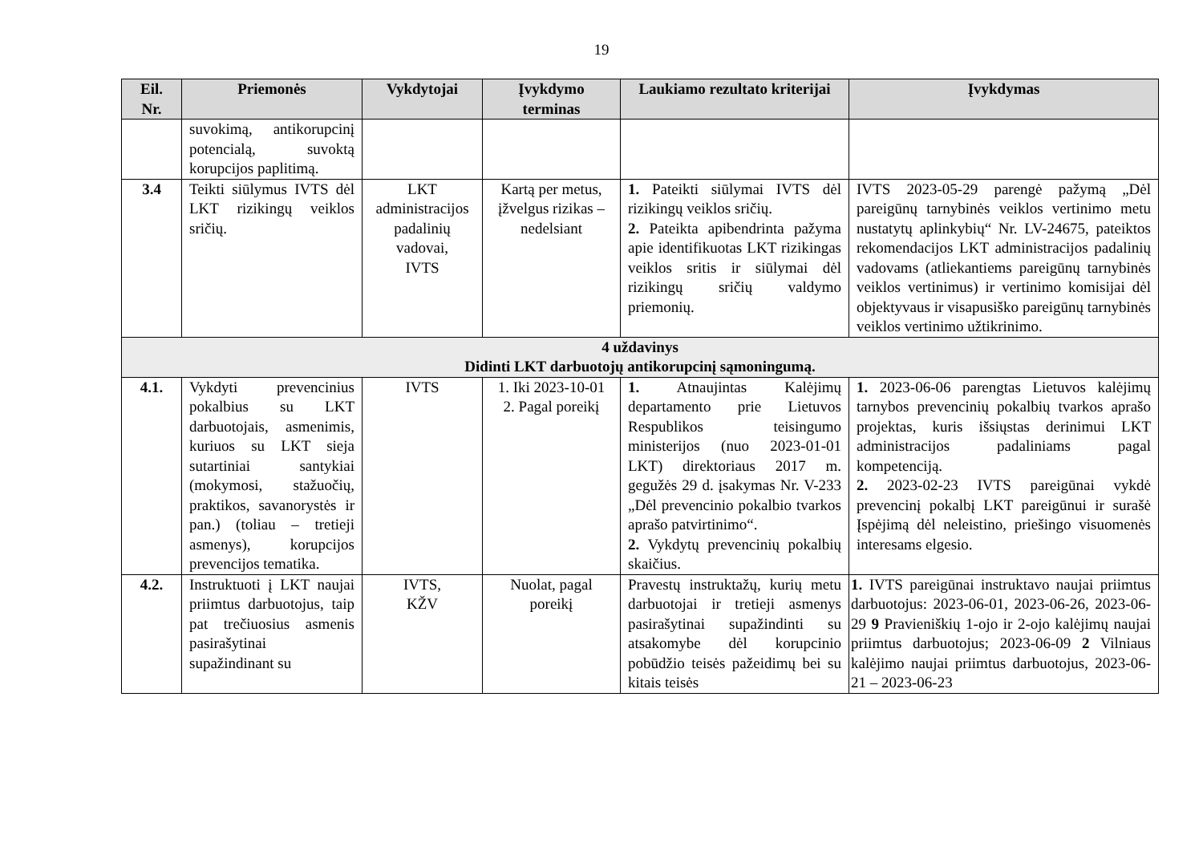19
| Eil. Nr. | Priemonės | Vykdytojai | Įvykdymo terminas | Laukiamo rezultato kriterijai | Įvykdymas |
| --- | --- | --- | --- | --- | --- |
| | suvokimą, antikorupcinį potencialą, suvoktą korupcijos paplitimą. | | | | |
| 3.4 | Teikti siūlymus IVTS dėl LKT rizikingų veiklos sričių. | LKT administracijos padalinių vadovai, IVTS | Kartą per metus, įžvelgus rizikas – nedelsiant | 1. Pateikti siūlymai IVTS dėl rizikingų veiklos sričių. 2. Pateikta apibendrinta pažyma apie identifikuotas LKT rizikingas veiklos sritis ir siūlymai dėl rizikingų sričių valdymo priemonių. | IVTS 2023-05-29 parengė pažymą „Dėl pareigūnų tarnybinės veiklos vertinimo metu nustatytų aplinkybių“ Nr. LV-24675, pateiktos rekomendacijos LKT administracijos padalinių vadovams (atliekantiems pareigūnų tarnybinės veiklos vertinimus) ir vertinimo komisijai dėl objektyvaus ir visapusiško pareigūnų tarnybinės veiklos vertinimo užtikrinimo. |
| 4 uždavinys Didinti LKT darbuotojų antikorupcinį sąmoningumą. | | | | | |
| 4.1. | Vykdyti prevencinius pokalbius su LKT darbuotojais, asmenimis, kuriuos su LKT sieja sutartiniai santykiai (mokymosi, stažuočių, praktikos, savanorystės ir pan.) (toliau – tretieji asmenys), korupcijos prevencijos tematika. | IVTS | 1. Iki 2023-10-01 2. Pagal poreikį | 1. Atnaujintas Kalėjimų departamento prie Lietuvos Respublikos teisingumo ministerijos (nuo 2023-01-01 LKT) direktoriaus 2017 m. gegužės 29 d. įsakymas Nr. V-233 „Dėl prevencinio pokalbio tvarkos aprašo patvirtinimo“. 2. Vykdytų prevencinių pokalbių skaičius. | 1. 2023-06-06 parengtas Lietuvos kalėjimų tarnybos prevencinių pokalbių tvarkos aprašo projektas, kuris išsiųstas derinimui LKT administracijos padaliniams pagal kompetenciją. 2. 2023-02-23 IVTS pareigūnai vykdė prevencinį pokalbį LKT pareigūnui ir surašė Įspėjimą dėl neleistino, priešingo visuomenės interesams elgesio. |
| 4.2. | Instruktuoti į LKT naujai priimtus darbuotojus, taip pat trečiuosius asmenis pasirašytinai supažindinant su | IVTS, KŽV | Nuolat, pagal poreikį | Pravestų instruktažų, kurių metu darbuotojai ir tretieji asmenys pasirašytinai supažindinti su atsakomybe dėl korupcinio pobūdžio teisės pažeidimų bei su kitais teisės | 1. IVTS pareigūnai instruktavo naujai priimtus darbuotojus: 2023-06-01, 2023-06-26, 2023-06-29 9 Pravieniškių 1-ojo ir 2-ojo kalėjimų naujai priimtus darbuotojus; 2023-06-09 2 Vilniaus kalėjimo naujai priimtus darbuotojus, 2023-06-21 – 2023-06-23 |